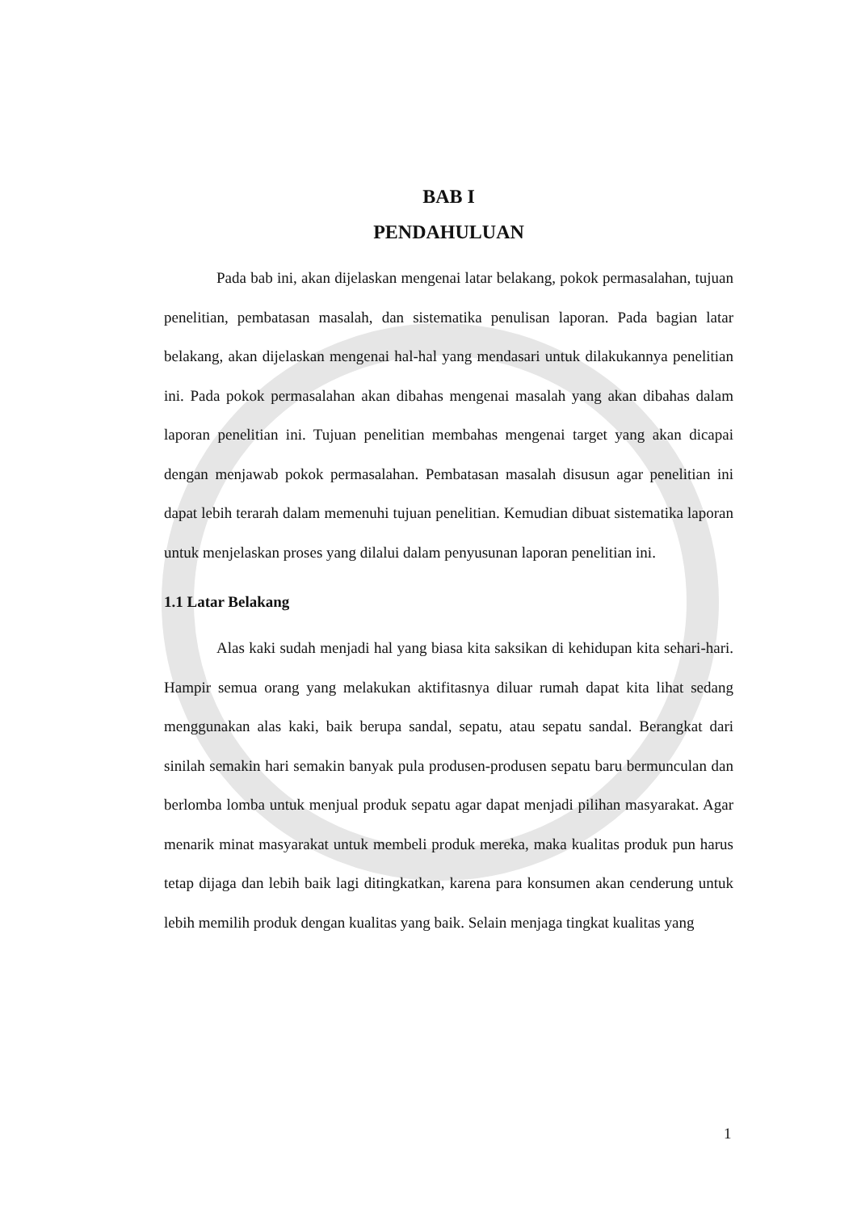BAB I
PENDAHULUAN
Pada bab ini, akan dijelaskan mengenai latar belakang, pokok permasalahan, tujuan penelitian, pembatasan masalah, dan sistematika penulisan laporan. Pada bagian latar belakang, akan dijelaskan mengenai hal-hal yang mendasari untuk dilakukannya penelitian ini. Pada pokok permasalahan akan dibahas mengenai masalah yang akan dibahas dalam laporan penelitian ini. Tujuan penelitian membahas mengenai target yang akan dicapai dengan menjawab pokok permasalahan. Pembatasan masalah disusun agar penelitian ini dapat lebih terarah dalam memenuhi tujuan penelitian. Kemudian dibuat sistematika laporan untuk menjelaskan proses yang dilalui dalam penyusunan laporan penelitian ini.
1.1 Latar Belakang
Alas kaki sudah menjadi hal yang biasa kita saksikan di kehidupan kita sehari-hari. Hampir semua orang yang melakukan aktifitasnya diluar rumah dapat kita lihat sedang menggunakan alas kaki, baik berupa sandal, sepatu, atau sepatu sandal. Berangkat dari sinilah semakin hari semakin banyak pula produsen-produsen sepatu baru bermunculan dan berlomba lomba untuk menjual produk sepatu agar dapat menjadi pilihan masyarakat. Agar menarik minat masyarakat untuk membeli produk mereka, maka kualitas produk pun harus tetap dijaga dan lebih baik lagi ditingkatkan, karena para konsumen akan cenderung untuk lebih memilih produk dengan kualitas yang baik. Selain menjaga tingkat kualitas yang
1